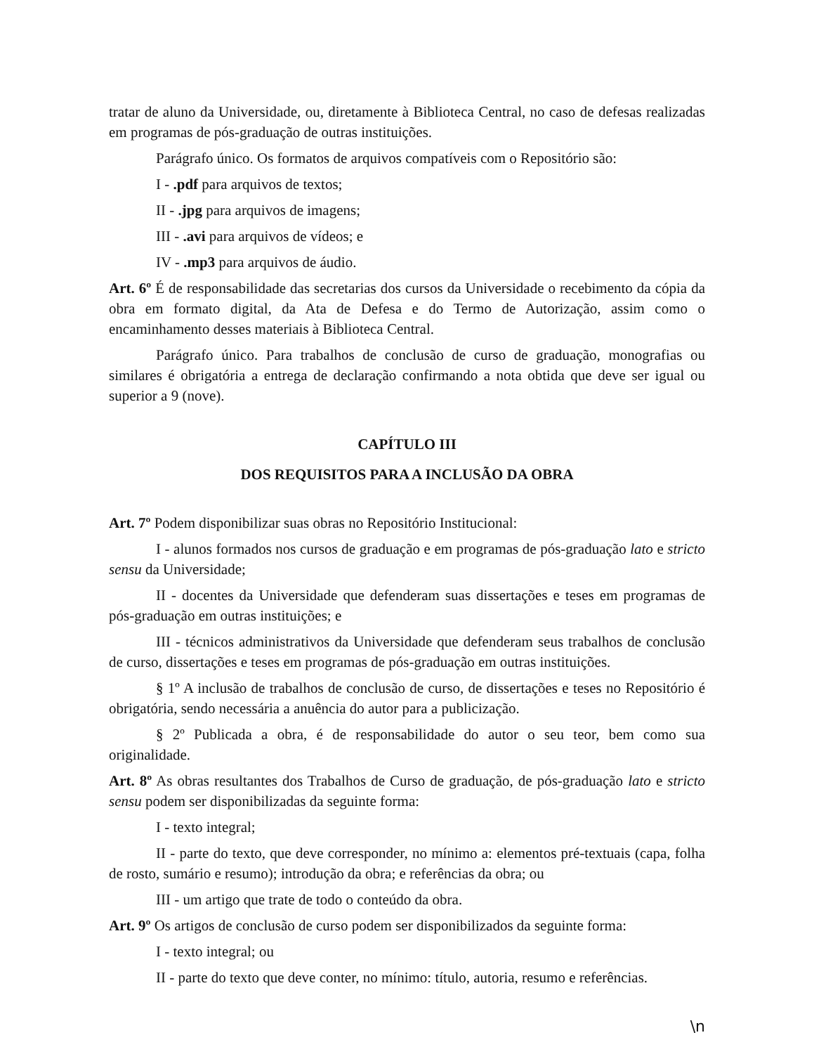tratar de aluno da Universidade, ou, diretamente à Biblioteca Central, no caso de defesas realizadas em programas de pós-graduação de outras instituições.
Parágrafo único. Os formatos de arquivos compatíveis com o Repositório são:
I - .pdf para arquivos de textos;
II - .jpg para arquivos de imagens;
III - .avi para arquivos de vídeos; e
IV - .mp3 para arquivos de áudio.
Art. 6º É de responsabilidade das secretarias dos cursos da Universidade o recebimento da cópia da obra em formato digital, da Ata de Defesa e do Termo de Autorização, assim como o encaminhamento desses materiais à Biblioteca Central.
Parágrafo único. Para trabalhos de conclusão de curso de graduação, monografias ou similares é obrigatória a entrega de declaração confirmando a nota obtida que deve ser igual ou superior a 9 (nove).
CAPÍTULO III
DOS REQUISITOS PARA A INCLUSÃO DA OBRA
Art. 7º Podem disponibilizar suas obras no Repositório Institucional:
I - alunos formados nos cursos de graduação e em programas de pós-graduação lato e stricto sensu da Universidade;
II - docentes da Universidade que defenderam suas dissertações e teses em programas de pós-graduação em outras instituições; e
III - técnicos administrativos da Universidade que defenderam seus trabalhos de conclusão de curso, dissertações e teses em programas de pós-graduação em outras instituições.
§ 1º A inclusão de trabalhos de conclusão de curso, de dissertações e teses no Repositório é obrigatória, sendo necessária a anuência do autor para a publicização.
§ 2º Publicada a obra, é de responsabilidade do autor o seu teor, bem como sua originalidade.
Art. 8º As obras resultantes dos Trabalhos de Curso de graduação, de pós-graduação lato e stricto sensu podem ser disponibilizadas da seguinte forma:
I - texto integral;
II - parte do texto, que deve corresponder, no mínimo a: elementos pré-textuais (capa, folha de rosto, sumário e resumo); introdução da obra; e referências da obra; ou
III - um artigo que trate de todo o conteúdo da obra.
Art. 9º Os artigos de conclusão de curso podem ser disponibilizados da seguinte forma:
I - texto integral; ou
II - parte do texto que deve conter, no mínimo: título, autoria, resumo e referências.
\n